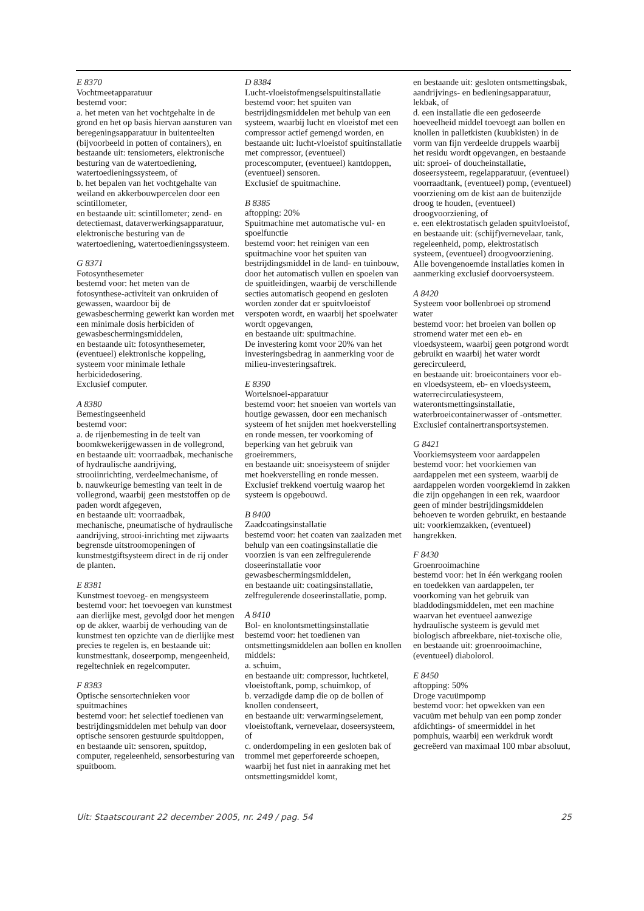E 8370
Vochtmeetapparatuur
bestemd voor:
a. het meten van het vochtgehalte in de grond en het op basis hiervan aansturen van beregeningsapparatuur in buitenteelten (bijvoorbeeld in potten of containers), en bestaande uit: tensiometers, elektronische besturing van de watertoediening, watertoedieningssysteem, of
b. het bepalen van het vochtgehalte van weiland en akkerbouwpercelen door een scintillometer,
en bestaande uit: scintillometer; zend- en detectiemast, dataverwerkingsapparatuur, elektronische besturing van de watertoediening, watertoedieningssysteem.
G 8371
Fotosynthesemeter
bestemd voor: het meten van de fotosynthese-activiteit van onkruiden of gewassen, waardoor bij de gewasbescherming gewerkt kan worden met een minimale dosis herbiciden of gewasbeschermingsmiddelen,
en bestaande uit: fotosynthesemeter, (eventueel) elektronische koppeling, systeem voor minimale lethale herbicidedosering.
Exclusief computer.
A 8380
Bemestingseenheid
bestemd voor:
a. de rijenbemesting in de teelt van boomkwekerijgewassen in de vollegrond, en bestaande uit: voorraadbak, mechanische of hydraulische aandrijving, strooiinrichting, verdeelmechanisme, of
b. nauwkeurige bemesting van teelt in de vollegrond, waarbij geen meststoffen op de paden wordt afgegeven,
en bestaande uit: voorraadbak, mechanische, pneumatische of hydraulische aandrijving, strooi-inrichting met zijwaarts begrensde uitstroomopeningen of kunstmestgiftsysteem direct in de rij onder de planten.
E 8381
Kunstmest toevoeg- en mengsysteem
bestemd voor: het toevoegen van kunstmest aan dierlijke mest, gevolgd door het mengen op de akker, waarbij de verhouding van de kunstmest ten opzichte van de dierlijke mest precies te regelen is, en bestaande uit: kunstmesttank, doseerpomp, mengeenheid, regeltechniek en regelcomputer.
F 8383
Optische sensortechnieken voor spuitmachines
bestemd voor: het selectief toedienen van bestrijdingsmiddelen met behulp van door optische sensoren gestuurde spuitdoppen,
en bestaande uit: sensoren, spuitdop, computer, regeleenheid, sensorbesturing van spuitboom.
D 8384
Lucht-vloeistofmengselspuitinstallatie
bestemd voor: het spuiten van bestrijdingsmiddelen met behulp van een systeem, waarbij lucht en vloeistof met een compressor actief gemengd worden, en bestaande uit: lucht-vloeistof spuitinstallatie met compressor, (eventueel) procescomputer, (eventueel) kantdoppen, (eventueel) sensoren.
Exclusief de spuitmachine.
B 8385
aftopping: 20%
Spuitmachine met automatische vul- en spoelfunctie
bestemd voor: het reinigen van een spuitmachine voor het spuiten van bestrijdingsmiddel in de land- en tuinbouw, door het automatisch vullen en spoelen van de spuitleidingen, waarbij de verschillende secties automatisch geopend en gesloten worden zonder dat er spuitvloeistof verspoten wordt, en waarbij het spoelwater wordt opgevangen,
en bestaande uit: spuitmachine.
De investering komt voor 20% van het investeringsbedrag in aanmerking voor de milieu-investeringsaftrek.
E 8390
Wortelsnoei-apparatuur
bestemd voor: het snoeien van wortels van houtige gewassen, door een mechanisch systeem of het snijden met hoekverstelling en ronde messen, ter voorkoming of beperking van het gebruik van groeiremmers,
en bestaande uit: snoeisysteem of snijder met hoekverstelling en ronde messen.
Exclusief trekkend voertuig waarop het systeem is opgebouwd.
B 8400
Zaadcoatingsinstallatie
bestemd voor: het coaten van zaaizaden met behulp van een coatingsinstallatie die voorzien is van een zelfregulerende doseerinstallatie voor gewasbeschermingsmiddelen,
en bestaande uit: coatingsinstallatie, zelfregulerende doseerinstallatie, pomp.
A 8410
Bol- en knolontsmettingsinstallatie
bestemd voor: het toedienen van ontsmettingsmiddelen aan bollen en knollen middels:
a. schuim,
en bestaande uit: compressor, luchtketel, vloeistoftank, pomp, schuimkop, of
b. verzadigde damp die op de bollen of knollen condenseert,
en bestaande uit: verwarmingselement, vloeistoftank, vernevelaar, doseersysteem, of
c. onderdompeling in een gesloten bak of trommel met geperforeerde schoepen, waarbij het fust niet in aanraking met het ontsmettingsmiddel komt,
en bestaande uit: gesloten ontsmettingsbak, aandrijvings- en bedieningsapparatuur, lekbak, of
d. een installatie die een gedoseerde hoeveelheid middel toevoegt aan bollen en knollen in palletkisten (kuubkisten) in de vorm van fijn verdeelde druppels waarbij het residu wordt opgevangen, en bestaande uit: sproei- of doucheinstallatie, doseersysteem, regelapparatuur, (eventueel) voorraadtank, (eventueel) pomp, (eventueel) voorziening om de kist aan de buitenzijde droog te houden, (eventueel) droogvoorziening, of
e. een elektrostatisch geladen spuitvloeistof,
en bestaande uit: (schijf)vernevelaar, tank, regeleenheid, pomp, elektrostatisch systeem, (eventueel) droogvoorziening.
Alle bovengenoemde installaties komen in aanmerking exclusief doorvoersysteem.
A 8420
Systeem voor bollenbroei op stromend water
bestemd voor: het broeien van bollen op stromend water met een eb- en vloedsysteem, waarbij geen potgrond wordt gebruikt en waarbij het water wordt gerecirculeerd,
en bestaande uit: broeicontainers voor eb- en vloedsysteem, eb- en vloedsysteem, waterrecirculatiesysteem, waterontsmettingsinstallatie, waterbroeicontainerwasser of -ontsmetter.
Exclusief containertransportsystemen.
G 8421
Voorkiemsysteem voor aardappelen
bestemd voor: het voorkiemen van aardappelen met een systeem, waarbij de aardappelen worden voorgekiemd in zakken die zijn opgehangen in een rek, waardoor geen of minder bestrijdingsmiddelen behoeven te worden gebruikt, en bestaande uit: voorkiemzakken, (eventueel) hangrekken.
F 8430
Groenrooimachine
bestemd voor: het in één werkgang rooien en toedekken van aardappelen, ter voorkoming van het gebruik van bladdodingsmiddelen, met een machine waarvan het eventueel aanwezige hydraulische systeem is gevuld met biologisch afbreekbare, niet-toxische olie,
en bestaande uit: groenrooimachine, (eventueel) diabolorol.
E 8450
aftopping: 50%
Droge vacuümpomp
bestemd voor: het opwekken van een vacuüm met behulp van een pomp zonder afdichtings- of smeermiddel in het pomphuis, waarbij een werkdruk wordt gecreëerd van maximaal 100 mbar absoluut,
Uit: Staatscourant 22 december 2005, nr. 249 / pag. 54 25